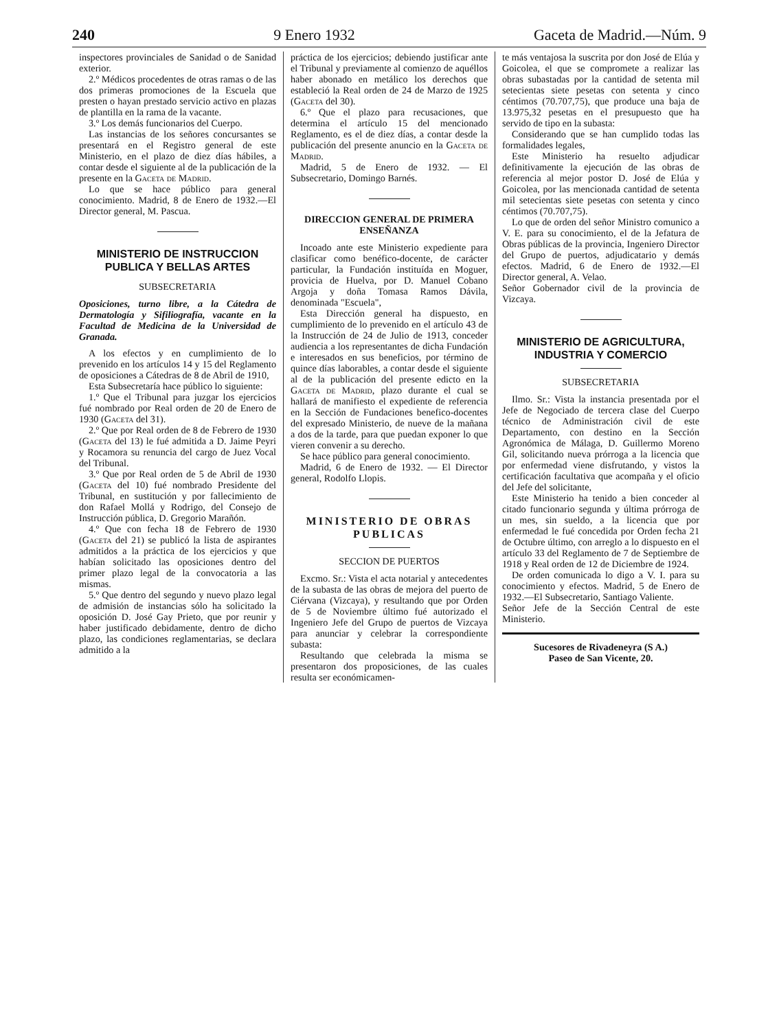240 9 Enero 1932 Gaceta de Madrid.—Núm. 9
inspectores provinciales de Sanidad o de Sanidad exterior.
2.º Médicos procedentes de otras ramas o de las dos primeras promociones de la Escuela que presten o hayan prestado servicio activo en plazas de plantilla en la rama de la vacante.
3.º Los demás funcionarios del Cuerpo.
Las instancias de los señores concursantes se presentará en el Registro general de este Ministerio, en el plazo de diez días hábiles, a contar desde el siguiente al de la publicación de la presente en la Gaceta de Madrid.
Lo que se hace público para general conocimiento. Madrid, 8 de Enero de 1932.—El Director general, M. Pascua.
MINISTERIO DE INSTRUCCION PUBLICA Y BELLAS ARTES
SUBSECRETARIA
Oposiciones, turno libre, a la Cátedra de Dermatología y Sifiliografía, vacante en la Facultad de Medicina de la Universidad de Granada.
A los efectos y en cumplimiento de lo prevenido en los artículos 14 y 15 del Reglamento de oposiciones a Cátedras de 8 de Abril de 1910,
Esta Subsecretaría hace público lo siguiente:
1.º Que el Tribunal para juzgar los ejercicios fué nombrado por Real orden de 20 de Enero de 1930 (Gaceta del 31).
2.º Que por Real orden de 8 de Febrero de 1930 (Gaceta del 13) le fué admitida a D. Jaime Peyri y Rocamora su renuncia del cargo de Juez Vocal del Tribunal.
3.º Que por Real orden de 5 de Abril de 1930 (Gaceta del 10) fué nombrado Presidente del Tribunal, en sustitución y por fallecimiento de don Rafael Mollá y Rodrigo, del Consejo de Instrucción pública, D. Gregorio Marañón.
4.º Que con fecha 18 de Febrero de 1930 (Gaceta del 21) se publicó la lista de aspirantes admitidos a la práctica de los ejercicios y que habían solicitado las oposiciones dentro del primer plazo legal de la convocatoria a las mismas.
5.º Que dentro del segundo y nuevo plazo legal de admisión de instancias sólo ha solicitado la oposición D. José Gay Prieto, que por reunir y haber justificado debidamente, dentro de dicho plazo, las condiciones reglamentarias, se declara admitido a la
práctica de los ejercicios; debiendo justificar ante el Tribunal y previamente al comienzo de aquéllos haber abonado en metálico los derechos que estableció la Real orden de 24 de Marzo de 1925 (Gaceta del 30).
6.º Que el plazo para recusaciones, que determina el artículo 15 del mencionado Reglamento, es el de diez días, a contar desde la publicación del presente anuncio en la Gaceta de Madrid.
Madrid, 5 de Enero de 1932. — El Subsecretario, Domingo Barnés.
DIRECCION GENERAL DE PRIMERA ENSEÑANZA
Incoado ante este Ministerio expediente para clasificar como benéfico-docente, de carácter particular, la Fundación instituída en Moguer, provicia de Huelva, por D. Manuel Cobano Argoja y doña Tomasa Ramos Dávila, denominada "Escuela",
Esta Dirección general ha dispuesto, en cumplimiento de lo prevenido en el artículo 43 de la Instrucción de 24 de Julio de 1913, conceder audiencia a los representantes de dicha Fundación e interesados en sus beneficios, por término de quince días laborables, a contar desde el siguiente al de la publicación del presente edicto en la Gaceta de Madrid, plazo durante el cual se hallará de manifiesto el expediente de referencia en la Sección de Fundaciones benefico-docentes del expresado Ministerio, de nueve de la mañana a dos de la tarde, para que puedan exponer lo que vieren convenir a su derecho.
Se hace público para general conocimiento.
Madrid, 6 de Enero de 1932. — El Director general, Rodolfo Llopis.
MINISTERIO DE OBRAS PUBLICAS
SECCION DE PUERTOS
Excmo. Sr.: Vista el acta notarial y antecedentes de la subasta de las obras de mejora del puerto de Ciérvana (Vizcaya), y resultando que por Orden de 5 de Noviembre último fué autorizado el Ingeniero Jefe del Grupo de puertos de Vizcaya para anunciar y celebrar la correspondiente subasta:
Resultando que celebrada la misma se presentaron dos proposiciones, de las cuales resulta ser económicamen-
te más ventajosa la suscrita por don José de Elúa y Goicolea, el que se compromete a realizar las obras subastadas por la cantidad de setenta mil setecientas siete pesetas con setenta y cinco céntimos (70.707,75), que produce una baja de 13.975,32 pesetas en el presupuesto que ha servido de tipo en la subasta:
Considerando que se han cumplido todas las formalidades legales,
Este Ministerio ha resuelto adjudicar definitivamente la ejecución de las obras de referencia al mejor postor D. José de Elúa y Goicolea, por las mencionada cantidad de setenta mil setecientas siete pesetas con setenta y cinco céntimos (70.707,75).
Lo que de orden del señor Ministro comunico a V. E. para su conocimiento, el de la Jefatura de Obras públicas de la provincia, Ingeniero Director del Grupo de puertos, adjudicatario y demás efectos. Madrid, 6 de Enero de 1932.—El Director general, A. Velao.
Señor Gobernador civil de la provincia de Vizcaya.
MINISTERIO DE AGRICULTURA, INDUSTRIA Y COMERCIO
SUBSECRETARIA
Ilmo. Sr.: Vista la instancia presentada por el Jefe de Negociado de tercera clase del Cuerpo técnico de Administración civil de este Departamento, con destino en la Sección Agronómica de Málaga, D. Guillermo Moreno Gil, solicitando nueva prórroga a la licencia que por enfermedad viene disfrutando, y vistos la certificación facultativa que acompaña y el oficio del Jefe del solicitante,
Este Ministerio ha tenido a bien conceder al citado funcionario segunda y última prórroga de un mes, sin sueldo, a la licencia que por enfermedad le fué concedida por Orden fecha 21 de Octubre último, con arreglo a lo dispuesto en el artículo 33 del Reglamento de 7 de Septiembre de 1918 y Real orden de 12 de Diciembre de 1924.
De orden comunicada lo digo a V. I. para su conocimiento y efectos. Madrid, 5 de Enero de 1932.—El Subsecretario, Santiago Valiente.
Señor Jefe de la Sección Central de este Ministerio.
Sucesores de Rivadeneyra (S A.)
Paseo de San Vicente, 20.